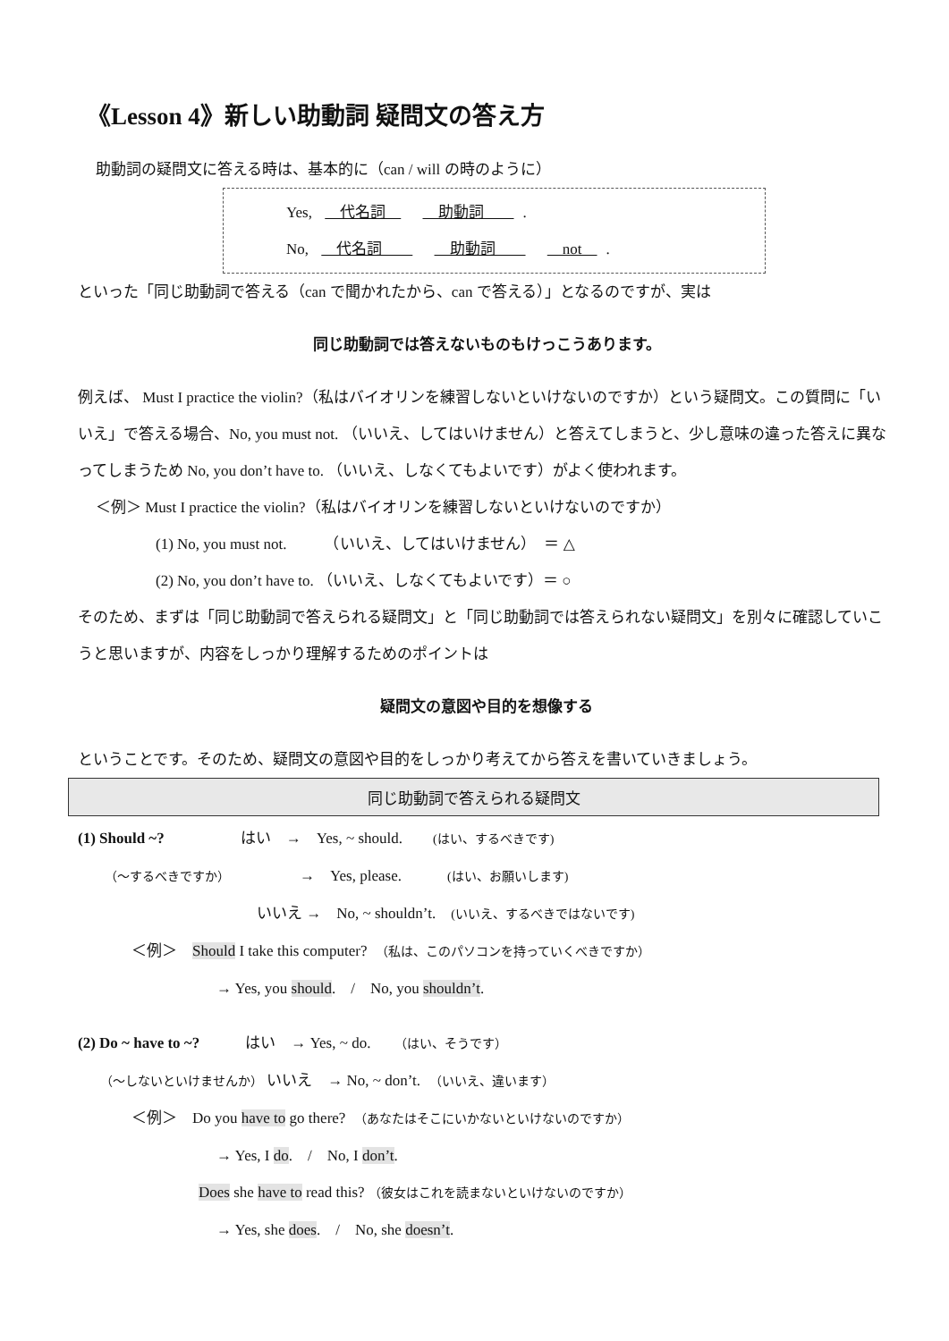《Lesson 4》新しい助動詞 疑問文の答え方
助動詞の疑問文に答える時は、基本的に（can / will の時のように）
Yes, 　代名詞　 　助動詞　　.
No, 　代名詞　　 　助動詞　　 　not　.
といった「同じ助動詞で答える（can で聞かれたから、can で答える）」となるのですが、実は
同じ助動詞では答えないものもけっこうあります。
例えば、 Must I practice the violin?（私はバイオリンを練習しないといけないのですか）という疑問文。この質問に「いいえ」で答える場合、No, you must not. （いいえ、してはいけません）と答えてしまうと、少し意味の違った答えに異なってしまうため No, you don’t have to. （いいえ、しなくてもよいです）がよく使われます。
＜例＞ Must I practice the violin?（私はバイオリンを練習しないといけないのですか）
(1) No, you must not.　　　（いいえ、してはいけません）　＝ △
(2) No, you don’t have to. （いいえ、しなくてもよいです）＝ ○
そのため、まずは「同じ助動詞で答えられる疑問文」と「同じ助動詞では答えられない疑問文」を別々に確認していこうと思いますが、内容をしっかり理解するためのポイントは
疑問文の意図や目的を想像する
ということです。そのため、疑問文の意図や目的をしっかり考えてから答えを書いていきましょう。
同じ助動詞で答えられる疑問文
(1) Should ~?　　　　　はい　→　Yes, ~ should.　　(はい、するべきです)
（～するべきですか）　　　　　→　Yes, please.　　　(はい、お願いします)
いいえ →　No, ~ shouldn’t.　(いいえ、するべきではないです)
＜例＞　Should I take this computer?　（私は、このパソコンを持っていくべきですか）
→ Yes, you should.　/　No, you shouldn’t.
(2) Do ~ have to ~?　　　はい　→ Yes, ~ do.　　（はい、そうです）
（～しないといけませんか） いいえ　→ No, ~ don’t.　（いいえ、違います）
＜例＞　Do you have to go there?　（あなたはそこにいかないといけないのですか）
→ Yes, I do.　/　No, I don’t.
Does she have to read this? （彼女はこれを読まないといけないのですか）
→ Yes, she does.　/　No, she doesn’t.